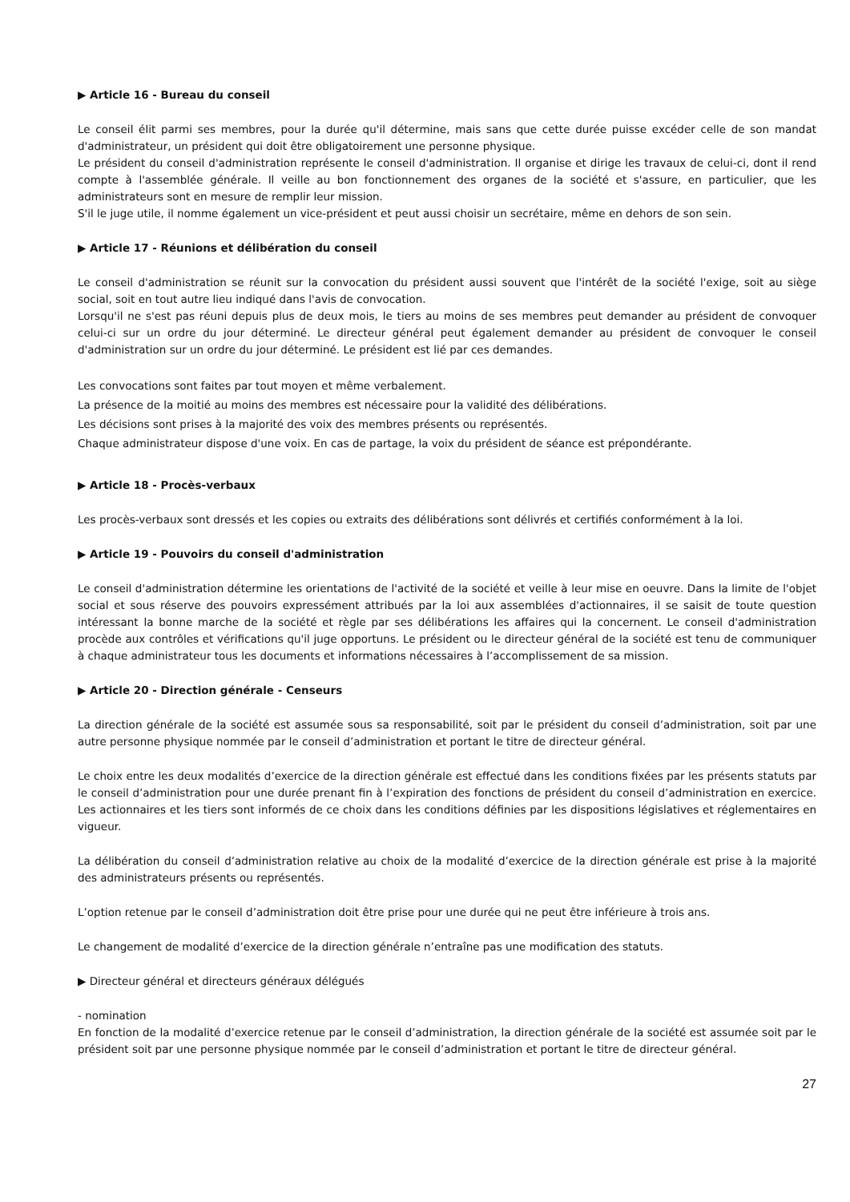▶ Article 16 - Bureau du conseil
Le conseil élit parmi ses membres, pour la durée qu'il détermine, mais sans que cette durée puisse excéder celle de son mandat d'administrateur, un président qui doit être obligatoirement une personne physique.
Le président du conseil d'administration représente le conseil d'administration. Il organise et dirige les travaux de celui-ci, dont il rend compte à l'assemblée générale. Il veille au bon fonctionnement des organes de la société et s'assure, en particulier, que les administrateurs sont en mesure de remplir leur mission.
S'il le juge utile, il nomme également un vice-président et peut aussi choisir un secrétaire, même en dehors de son sein.
▶ Article 17 - Réunions et délibération du conseil
Le conseil d'administration se réunit sur la convocation du président aussi souvent que l'intérêt de la société l'exige, soit au siège social, soit en tout autre lieu indiqué dans l'avis de convocation.
Lorsqu'il ne s'est pas réuni depuis plus de deux mois, le tiers au moins de ses membres peut demander au président de convoquer celui-ci sur un ordre du jour déterminé. Le directeur général peut également demander au président de convoquer le conseil d'administration sur un ordre du jour déterminé. Le président est lié par ces demandes.
Les convocations sont faites par tout moyen et même verbalement.
La présence de la moitié au moins des membres est nécessaire pour la validité des délibérations.
Les décisions sont prises à la majorité des voix des membres présents ou représentés.
Chaque administrateur dispose d'une voix. En cas de partage, la voix du président de séance est prépondérante.
▶ Article 18 - Procès-verbaux
Les procès-verbaux sont dressés et les copies ou extraits des délibérations sont délivrés et certifiés conformément à la loi.
▶ Article 19 - Pouvoirs du conseil d'administration
Le conseil d'administration détermine les orientations de l'activité de la société et veille à leur mise en oeuvre. Dans la limite de l'objet social et sous réserve des pouvoirs expressément attribués par la loi aux assemblées d'actionnaires, il se saisit de toute question intéressant la bonne marche de la société et règle par ses délibérations les affaires qui la concernent. Le conseil d'administration procède aux contrôles et vérifications qu'il juge opportuns. Le président ou le directeur général de la société est tenu de communiquer à chaque administrateur tous les documents et informations nécessaires à l’accomplissement de sa mission.
▶ Article 20 - Direction générale - Censeurs
La direction générale de la société est assumée sous sa responsabilité, soit par le président du conseil d’administration, soit par une autre personne physique nommée par le conseil d’administration et portant le titre de directeur général.
Le choix entre les deux modalités d’exercice de la direction générale est effectué dans les conditions fixées par les présents statuts par le conseil d’administration pour une durée prenant fin à l’expiration des fonctions de président du conseil d’administration en exercice. Les actionnaires et les tiers sont informés de ce choix dans les conditions définies par les dispositions législatives et réglementaires en vigueur.
La délibération du conseil d’administration relative au choix de la modalité d’exercice de la direction générale est prise à la majorité des administrateurs présents ou représentés.
L’option retenue par le conseil d’administration doit être prise pour une durée qui ne peut être inférieure à trois ans.
Le changement de modalité d’exercice de la direction générale n’entraîne pas une modification des statuts.
▶ Directeur général et directeurs généraux délégués
- nomination
En fonction de la modalité d’exercice retenue par le conseil d’administration, la direction générale de la société est assumée soit par le président soit par une personne physique nommée par le conseil d’administration et portant le titre de directeur général.
27